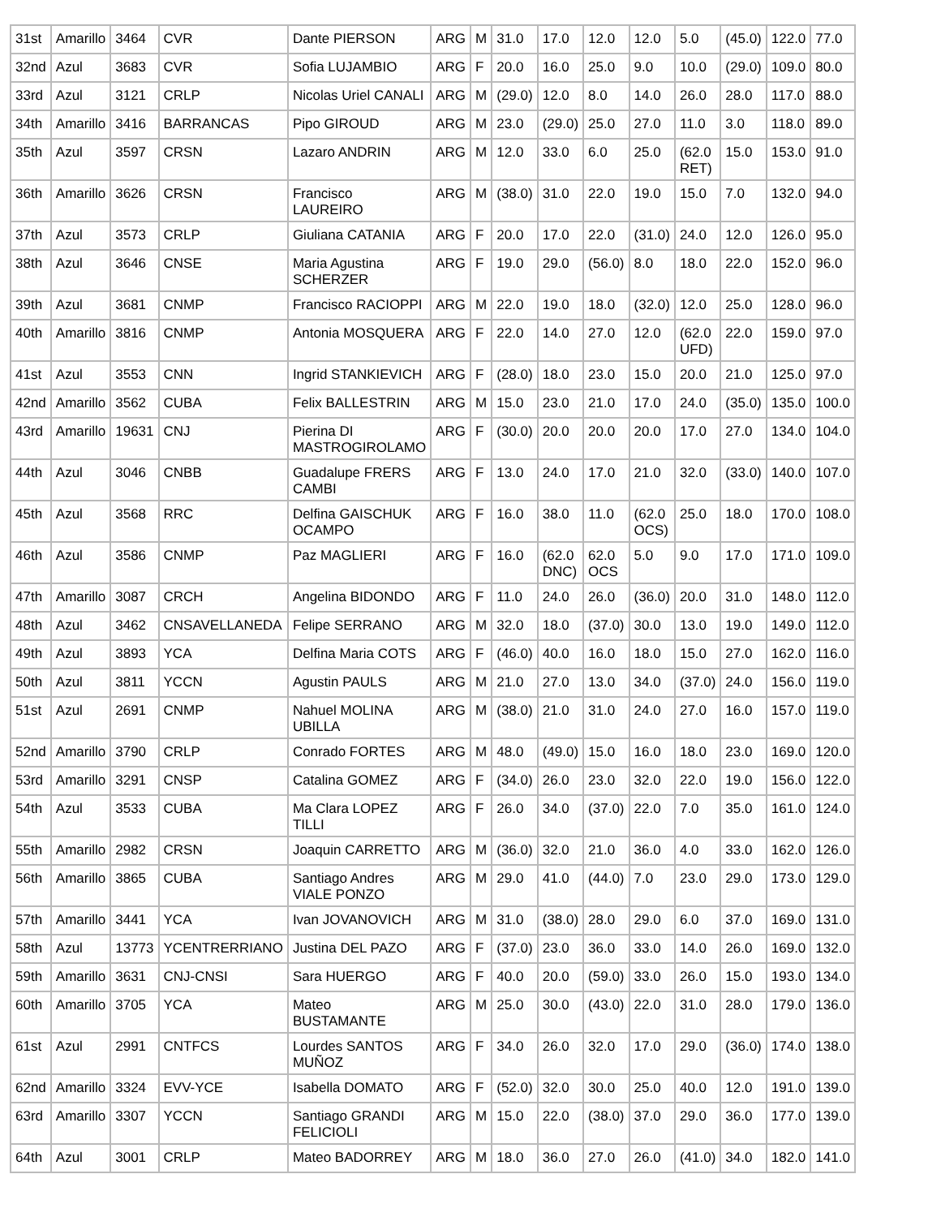| 31st | Amarillo | 3464 | CVR | Dante PIERSON | ARG | M | 31.0 | 17.0 | 12.0 | 12.0 | 5.0 | (45.0) | 122.0 | 77.0 |
| 32nd | Azul | 3683 | CVR | Sofia LUJAMBIO | ARG | F | 20.0 | 16.0 | 25.0 | 9.0 | 10.0 | (29.0) | 109.0 | 80.0 |
| 33rd | Azul | 3121 | CRLP | Nicolas Uriel CANALI | ARG | M | (29.0) | 12.0 | 8.0 | 14.0 | 26.0 | 28.0 | 117.0 | 88.0 |
| 34th | Amarillo | 3416 | BARRANCAS | Pipo GIROUD | ARG | M | 23.0 | (29.0) | 25.0 | 27.0 | 11.0 | 3.0 | 118.0 | 89.0 |
| 35th | Azul | 3597 | CRSN | Lazaro ANDRIN | ARG | M | 12.0 | 33.0 | 6.0 | 25.0 | (62.0 RET) | 15.0 | 153.0 | 91.0 |
| 36th | Amarillo | 3626 | CRSN | Francisco LAUREIRO | ARG | M | (38.0) | 31.0 | 22.0 | 19.0 | 15.0 | 7.0 | 132.0 | 94.0 |
| 37th | Azul | 3573 | CRLP | Giuliana CATANIA | ARG | F | 20.0 | 17.0 | 22.0 | (31.0) | 24.0 | 12.0 | 126.0 | 95.0 |
| 38th | Azul | 3646 | CNSE | Maria Agustina SCHERZER | ARG | F | 19.0 | 29.0 | (56.0) | 8.0 | 18.0 | 22.0 | 152.0 | 96.0 |
| 39th | Azul | 3681 | CNMP | Francisco RACIOPPI | ARG | M | 22.0 | 19.0 | 18.0 | (32.0) | 12.0 | 25.0 | 128.0 | 96.0 |
| 40th | Amarillo | 3816 | CNMP | Antonia MOSQUERA | ARG | F | 22.0 | 14.0 | 27.0 | 12.0 | (62.0 UFD) | 22.0 | 159.0 | 97.0 |
| 41st | Azul | 3553 | CNN | Ingrid STANKIEVICH | ARG | F | (28.0) | 18.0 | 23.0 | 15.0 | 20.0 | 21.0 | 125.0 | 97.0 |
| 42nd | Amarillo | 3562 | CUBA | Felix BALLESTRIN | ARG | M | 15.0 | 23.0 | 21.0 | 17.0 | 24.0 | (35.0) | 135.0 | 100.0 |
| 43rd | Amarillo | 19631 | CNJ | Pierina DI MASTROGIROLAMO | ARG | F | (30.0) | 20.0 | 20.0 | 20.0 | 17.0 | 27.0 | 134.0 | 104.0 |
| 44th | Azul | 3046 | CNBB | Guadalupe FRERS CAMBI | ARG | F | 13.0 | 24.0 | 17.0 | 21.0 | 32.0 | (33.0) | 140.0 | 107.0 |
| 45th | Azul | 3568 | RRC | Delfina GAISCHUK OCAMPO | ARG | F | 16.0 | 38.0 | 11.0 | (62.0 OCS) | 25.0 | 18.0 | 170.0 | 108.0 |
| 46th | Azul | 3586 | CNMP | Paz MAGLIERI | ARG | F | 16.0 | (62.0 DNC) | 62.0 OCS | 5.0 | 9.0 | 17.0 | 171.0 | 109.0 |
| 47th | Amarillo | 3087 | CRCH | Angelina BIDONDO | ARG | F | 11.0 | 24.0 | 26.0 | (36.0) | 20.0 | 31.0 | 148.0 | 112.0 |
| 48th | Azul | 3462 | CNSAVELLANEDA | Felipe SERRANO | ARG | M | 32.0 | 18.0 | (37.0) | 30.0 | 13.0 | 19.0 | 149.0 | 112.0 |
| 49th | Azul | 3893 | YCA | Delfina Maria COTS | ARG | F | (46.0) | 40.0 | 16.0 | 18.0 | 15.0 | 27.0 | 162.0 | 116.0 |
| 50th | Azul | 3811 | YCCN | Agustin PAULS | ARG | M | 21.0 | 27.0 | 13.0 | 34.0 | (37.0) | 24.0 | 156.0 | 119.0 |
| 51st | Azul | 2691 | CNMP | Nahuel MOLINA UBILLA | ARG | M | (38.0) | 21.0 | 31.0 | 24.0 | 27.0 | 16.0 | 157.0 | 119.0 |
| 52nd | Amarillo | 3790 | CRLP | Conrado FORTES | ARG | M | 48.0 | (49.0) | 15.0 | 16.0 | 18.0 | 23.0 | 169.0 | 120.0 |
| 53rd | Amarillo | 3291 | CNSP | Catalina GOMEZ | ARG | F | (34.0) | 26.0 | 23.0 | 32.0 | 22.0 | 19.0 | 156.0 | 122.0 |
| 54th | Azul | 3533 | CUBA | Ma Clara LOPEZ TILLI | ARG | F | 26.0 | 34.0 | (37.0) | 22.0 | 7.0 | 35.0 | 161.0 | 124.0 |
| 55th | Amarillo | 2982 | CRSN | Joaquin CARRETTO | ARG | M | (36.0) | 32.0 | 21.0 | 36.0 | 4.0 | 33.0 | 162.0 | 126.0 |
| 56th | Amarillo | 3865 | CUBA | Santiago Andres VIALE PONZO | ARG | M | 29.0 | 41.0 | (44.0) | 7.0 | 23.0 | 29.0 | 173.0 | 129.0 |
| 57th | Amarillo | 3441 | YCA | Ivan JOVANOVICH | ARG | M | 31.0 | (38.0) | 28.0 | 29.0 | 6.0 | 37.0 | 169.0 | 131.0 |
| 58th | Azul | 13773 | YCENTRERRIANO | Justina DEL PAZO | ARG | F | (37.0) | 23.0 | 36.0 | 33.0 | 14.0 | 26.0 | 169.0 | 132.0 |
| 59th | Amarillo | 3631 | CNJ-CNSI | Sara HUERGO | ARG | F | 40.0 | 20.0 | (59.0) | 33.0 | 26.0 | 15.0 | 193.0 | 134.0 |
| 60th | Amarillo | 3705 | YCA | Mateo BUSTAMANTE | ARG | M | 25.0 | 30.0 | (43.0) | 22.0 | 31.0 | 28.0 | 179.0 | 136.0 |
| 61st | Azul | 2991 | CNTFCS | Lourdes SANTOS MUÑOZ | ARG | F | 34.0 | 26.0 | 32.0 | 17.0 | 29.0 | (36.0) | 174.0 | 138.0 |
| 62nd | Amarillo | 3324 | EVV-YCE | Isabella DOMATO | ARG | F | (52.0) | 32.0 | 30.0 | 25.0 | 40.0 | 12.0 | 191.0 | 139.0 |
| 63rd | Amarillo | 3307 | YCCN | Santiago GRANDI FELICIOLI | ARG | M | 15.0 | 22.0 | (38.0) | 37.0 | 29.0 | 36.0 | 177.0 | 139.0 |
| 64th | Azul | 3001 | CRLP | Mateo BADORREY | ARG | M | 18.0 | 36.0 | 27.0 | 26.0 | (41.0) | 34.0 | 182.0 | 141.0 |